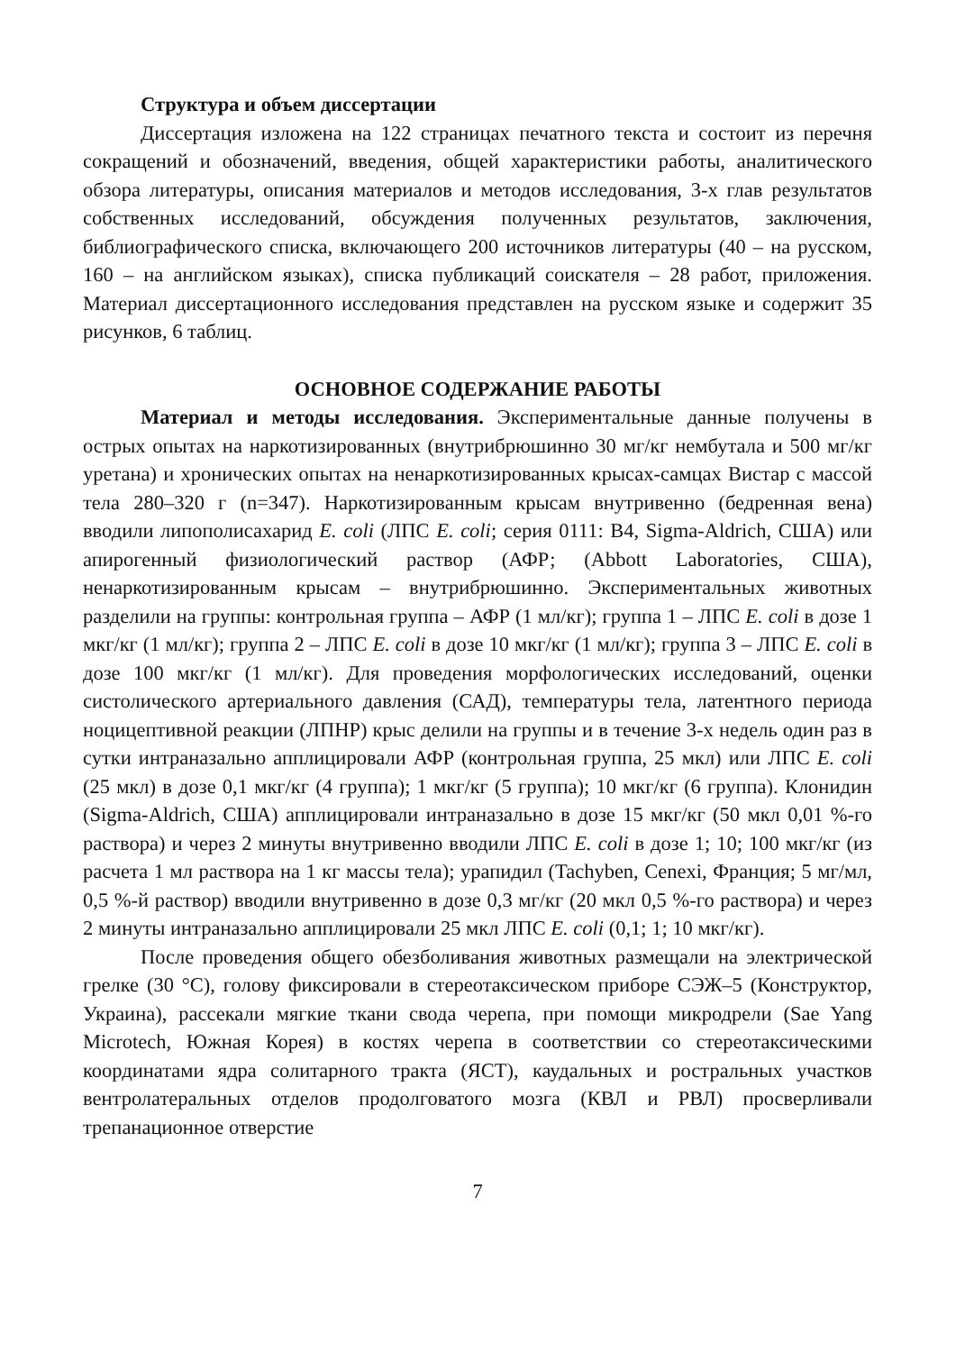Структура и объем диссертации
Диссертация изложена на 122 страницах печатного текста и состоит из перечня сокращений и обозначений, введения, общей характеристики работы, аналитического обзора литературы, описания материалов и методов исследования, 3-х глав результатов собственных исследований, обсуждения полученных результатов, заключения, библиографического списка, включающего 200 источников литературы (40 – на русском, 160 – на английском языках), списка публикаций соискателя – 28 работ, приложения. Материал диссертационного исследования представлен на русском языке и содержит 35 рисунков, 6 таблиц.
ОСНОВНОЕ СОДЕРЖАНИЕ РАБОТЫ
Материал и методы исследования. Экспериментальные данные получены в острых опытах на наркотизированных (внутрибрюшинно 30 мг/кг нембутала и 500 мг/кг уретана) и хронических опытах на ненаркотизированных крысах-самцах Вистар с массой тела 280–320 г (n=347). Наркотизированным крысам внутривенно (бедренная вена) вводили липополисахарид E. coli (ЛПС E. coli; серия 0111: B4, Sigma-Aldrich, США) или апирогенный физиологический раствор (АФР; (Abbott Laboratories, США), ненаркотизированным крысам – внутрибрюшинно. Экспериментальных животных разделили на группы: контрольная группа – АФР (1 мл/кг); группа 1 – ЛПС E. coli в дозе 1 мкг/кг (1 мл/кг); группа 2 – ЛПС E. coli в дозе 10 мкг/кг (1 мл/кг); группа 3 – ЛПС E. coli в дозе 100 мкг/кг (1 мл/кг). Для проведения морфологических исследований, оценки систолического артериального давления (САД), температуры тела, латентного периода ноцицептивной реакции (ЛПНР) крыс делили на группы и в течение 3-х недель один раз в сутки интраназально апплицировали АФР (контрольная группа, 25 мкл) или ЛПС E. coli (25 мкл) в дозе 0,1 мкг/кг (4 группа); 1 мкг/кг (5 группа); 10 мкг/кг (6 группа). Клонидин (Sigma-Aldrich, США) апплицировали интраназально в дозе 15 мкг/кг (50 мкл 0,01 %-го раствора) и через 2 минуты внутривенно вводили ЛПС E. coli в дозе 1; 10; 100 мкг/кг (из расчета 1 мл раствора на 1 кг массы тела); урапидил (Tachyben, Cenexi, Франция; 5 мг/мл, 0,5 %-й раствор) вводили внутривенно в дозе 0,3 мг/кг (20 мкл 0,5 %-го раствора) и через 2 минуты интраназально апплицировали 25 мкл ЛПС E. coli (0,1; 1; 10 мкг/кг).
После проведения общего обезболивания животных размещали на электрической грелке (30 °С), голову фиксировали в стереотаксическом приборе СЭЖ–5 (Конструктор, Украина), рассекали мягкие ткани свода черепа, при помощи микродрели (Sae Yang Microtech, Южная Корея) в костях черепа в соответствии со стереотаксическими координатами ядра солитарного тракта (ЯСТ), каудальных и ростральных участков вентролатеральных отделов продолговатого мозга (КВЛ и РВЛ) просверливали трепанационное отверстие
7